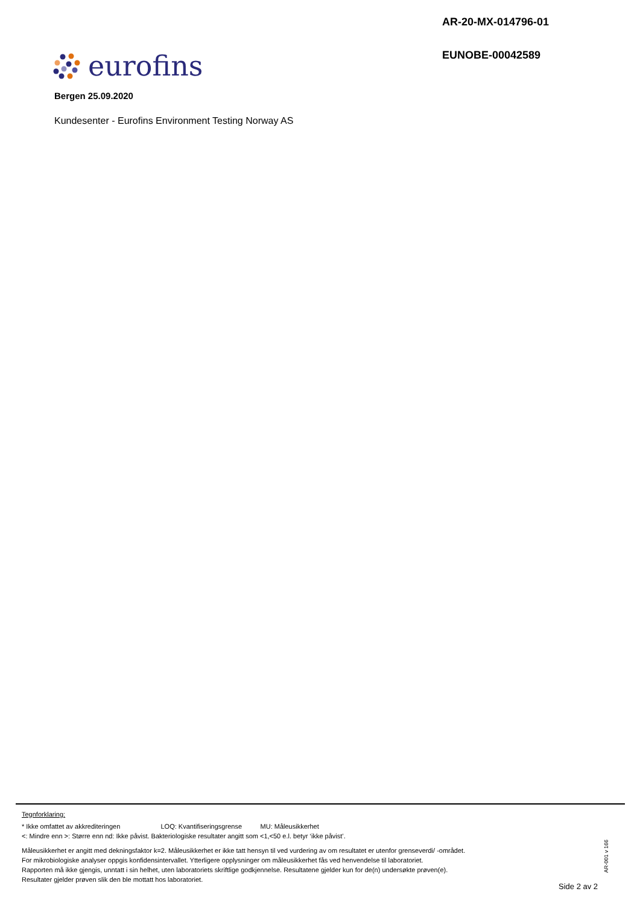AR-20-MX-014796-01
EUNOBE-00042589
eurofins
Bergen 25.09.2020
Kundesenter - Eurofins Environment Testing Norway AS
Tegnforklaring:
* Ikke omfattet av akkrediteringen LOQ: Kvantifiseringsgrense MU: Måleusikkerhet
<: Mindre enn >: Større enn nd: Ikke påvist. Bakteriologiske resultater angitt som <1,<50 e.l. betyr ‘ikke påvist’.
Måleusikkerhet er angitt med dekningsfaktor k=2. Måleusikkerhet er ikke tatt hensyn til ved vurdering av om resultatet er utenfor grenseverdi/ -området.
For mikrobiologiske analyser oppgis konfidensintervallet. Ytterligere opplysninger om måleusikkerhet fås ved henvendelse til laboratoriet.
Rapporten må ikke gjengis, unntatt i sin helhet, uten laboratoriets skriftlige godkjennelse. Resultatene gjelder kun for de(n) undersøkte prøven(e).
Resultater gjelder prøven slik den ble mottatt hos laboratoriet.
AR-001 v 166
Side 2 av 2